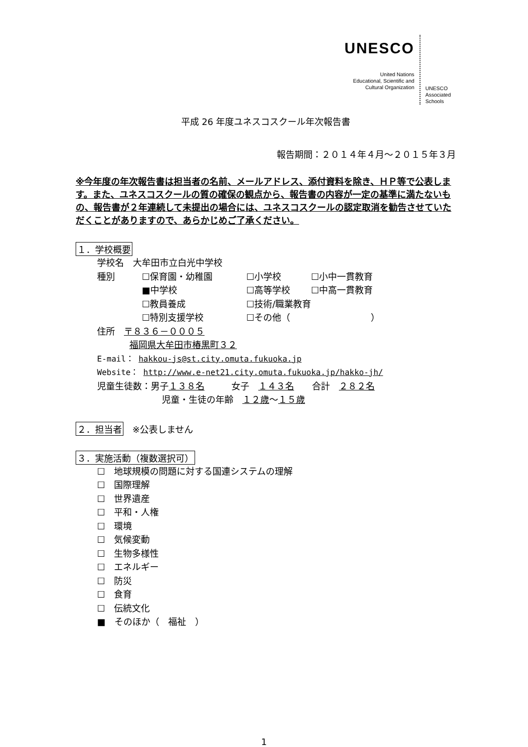UNESCO
United Nations
Educational, Scientific and
Cultural Organization
UNESCO
Associated
Schools
平成 26 年度ユネスコスクール年次報告書
報告期間：２０１４年４月～２０１５年３月
※今年度の年次報告書は担当者の名前、メールアドレス、添付資料を除き、ＨＰ等で公表します。また、ユネスコスクールの質の確保の観点から、報告書の内容が一定の基準に満たないもの、報告書が２年連続して未提出の場合には、ユネスコスクールの認定取消を勧告させていただくことがありますので、あらかじめご了承ください。
１．学校概要
学校名　大牟田市立白光中学校
種別 ☐保育園・幼稚園 ☐小学校 ☐小中一貫教育
■中学校 ☐高等学校 ☐中高一貫教育
☐教員養成 ☐技術/職業教育
☐特別支援学校 ☐その他（　　　　　　　　　）
住所　〒８３６－０００５
福岡県大牟田市椿黒町３２
E-mail： hakkou-js@st.city.omuta.fukuoka.jp
Website： http://www.e-net21.city.omuta.fukuoka.jp/hakko-jh/
児童生徒数：男子１３８名　　　女子　１４３名　　合計　２８２名
児童・生徒の年齢　１２歳～１５歳
２．担当者　※公表しません
３．実施活動（複数選択可）
☐　地球規模の問題に対する国連システムの理解
☐　国際理解
☐　世界遺産
☐　平和・人権
☐　環境
☐　気候変動
☐　生物多様性
☐　エネルギー
☐　防災
☐　食育
☐　伝統文化
■　そのほか（　福祉　）
1